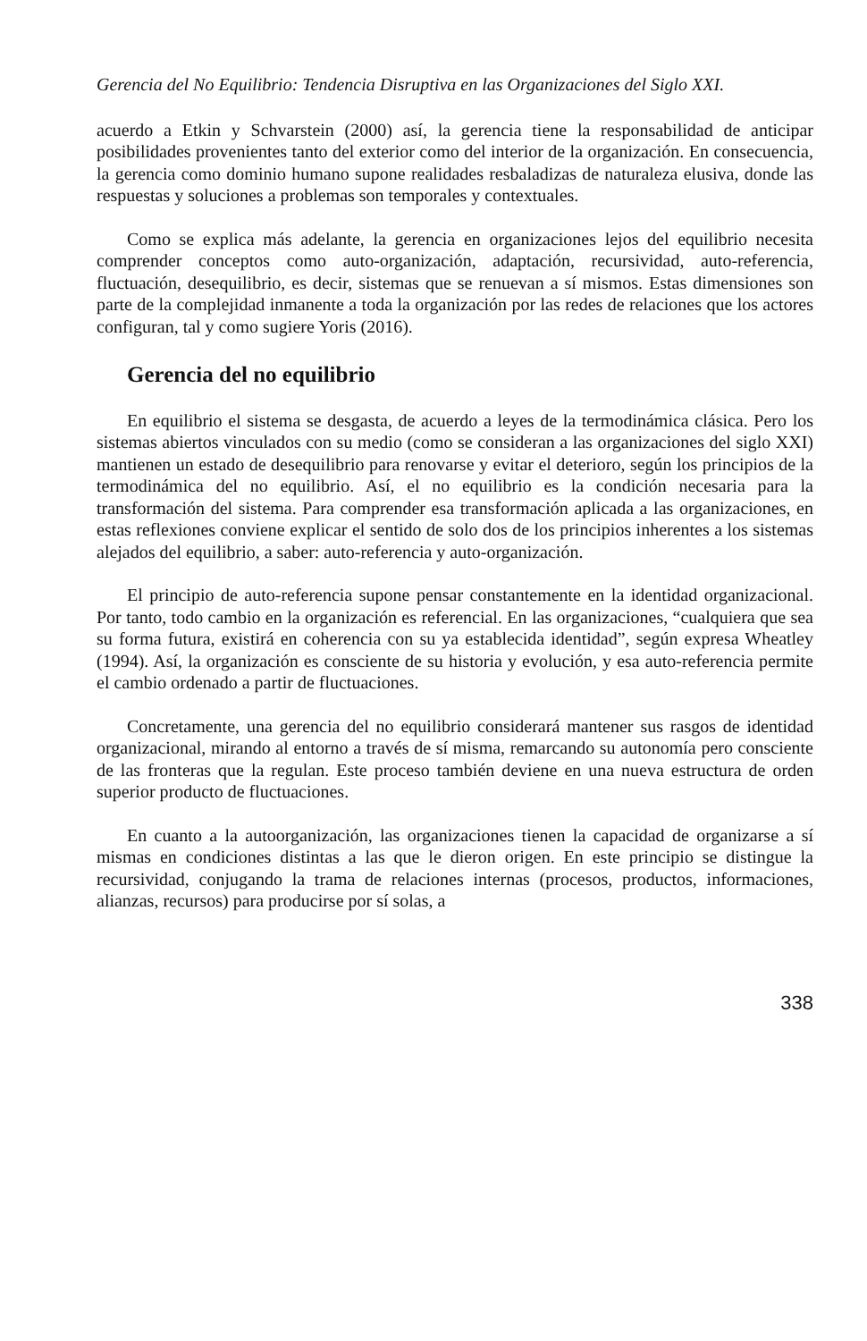Gerencia del No Equilibrio: Tendencia Disruptiva en las Organizaciones del Siglo XXI.
acuerdo a Etkin y Schvarstein (2000) así, la gerencia tiene la responsabilidad de anticipar posibilidades provenientes tanto del exterior como del interior de la organización. En consecuencia, la gerencia como dominio humano supone realidades resbaladizas de naturaleza elusiva, donde las respuestas y soluciones a problemas son temporales y contextuales.
Como se explica más adelante, la gerencia en organizaciones lejos del equilibrio necesita comprender conceptos como auto-organización, adaptación, recursividad, auto-referencia, fluctuación, desequilibrio, es decir, sistemas que se renuevan a sí mismos. Estas dimensiones son parte de la complejidad inmanente a toda la organización por las redes de relaciones que los actores configuran, tal y como sugiere Yoris (2016).
Gerencia del no equilibrio
En equilibrio el sistema se desgasta, de acuerdo a leyes de la termodinámica clásica. Pero los sistemas abiertos vinculados con su medio (como se consideran a las organizaciones del siglo XXI) mantienen un estado de desequilibrio para renovarse y evitar el deterioro, según los principios de la termodinámica del no equilibrio. Así, el no equilibrio es la condición necesaria para la transformación del sistema. Para comprender esa transformación aplicada a las organizaciones, en estas reflexiones conviene explicar el sentido de solo dos de los principios inherentes a los sistemas alejados del equilibrio, a saber: auto-referencia y auto-organización.
El principio de auto-referencia supone pensar constantemente en la identidad organizacional. Por tanto, todo cambio en la organización es referencial. En las organizaciones, “cualquiera que sea su forma futura, existirá en coherencia con su ya establecida identidad”, según expresa Wheatley (1994). Así, la organización es consciente de su historia y evolución, y esa auto-referencia permite el cambio ordenado a partir de fluctuaciones.
Concretamente, una gerencia del no equilibrio considerará mantener sus rasgos de identidad organizacional, mirando al entorno a través de sí misma, remarcando su autonomía pero consciente de las fronteras que la regulan. Este proceso también deviene en una nueva estructura de orden superior producto de fluctuaciones.
En cuanto a la autoorganización, las organizaciones tienen la capacidad de organizarse a sí mismas en condiciones distintas a las que le dieron origen. En este principio se distingue la recursividad, conjugando la trama de relaciones internas (procesos, productos, informaciones, alianzas, recursos) para producirse por sí solas, a
338